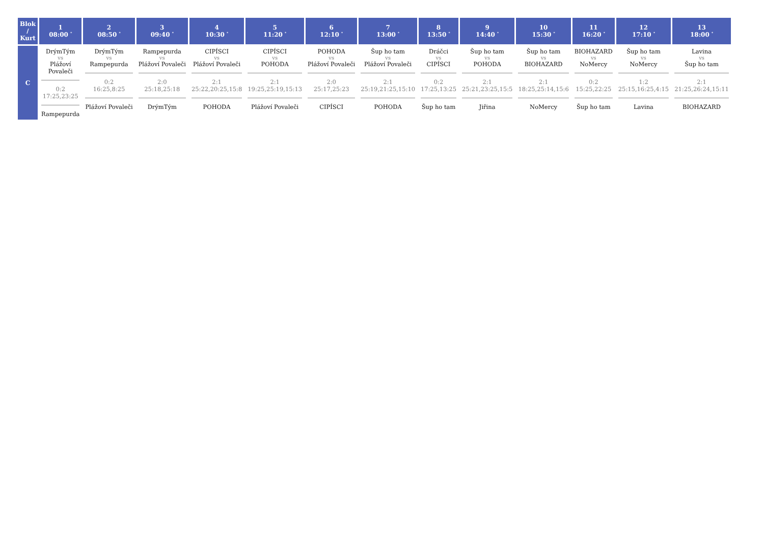| Blok / Kurt | 1 08:00 <sup>*</sup> | 2 08:50 <sup>*</sup> | 3 09:40 <sup>*</sup> | 4 10:30 <sup>*</sup> | 5 11:20 <sup>*</sup> | 6 12:10 <sup>*</sup> | 7 13:00 <sup>*</sup> | 8 13:50 <sup>*</sup> | 9 14:40 <sup>*</sup> | 10 15:30 <sup>*</sup> | 11 16:20 <sup>*</sup> | 12 17:10 <sup>*</sup> | 13 18:00 <sup>*</sup> |
| --- | --- | --- | --- | --- | --- | --- | --- | --- | --- | --- | --- | --- | --- |
| C | DrýmTým vs Plážoví Povaleči 0:2 17:25,23:25 Rampepurda | DrýmTým vs Rampepurda 0:2 16:25,8:25 Plážoví Povaleči | Rampepurda vs Plážoví Povaleči 2:0 25:18,25:18 DrýmTým | CIPÍSCI vs Plážoví Povaleči 2:1 25:22,20:25,15:8 POHODA | CIPÍSCI vs POHODA 2:1 19:25,25:19,15:13 Plážoví Povaleči | POHODA vs Plážoví Povaleči 2:0 25:17,25:23 CIPÍSCI | Šup ho tam vs Plážoví Povaleči 2:1 25:19,21:25,15:10 POHODA | Dráčci vs CIPÍSCI 0:2 17:25,13:25 Šup ho tam | Šup ho tam vs POHODA 2:1 25:21,23:25,15:5 Jiřina | Šup ho tam vs BIOHAZARD 2:1 18:25,25:14,15:6 NoMercy | BIOHAZARD vs NoMercy 0:2 15:25,22:25 Šup ho tam | Šup ho tam vs NoMercy 1:2 25:15,16:25,4:15 Lavina | Lavina vs Šup ho tam 2:1 21:25,26:24,15:11 BIOHAZARD |